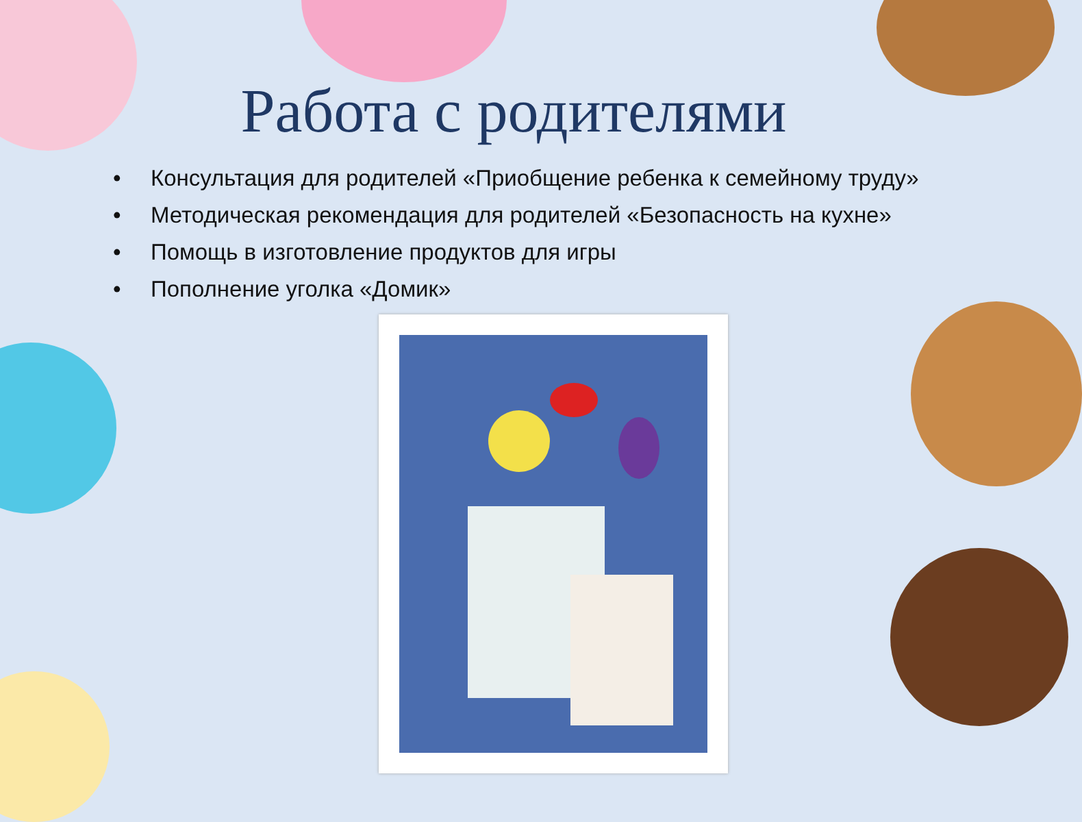Работа с родителями
• Консультация для родителей «Приобщение ребенка к семейному труду»
• Методическая рекомендация для родителей «Безопасность на кухне»
• Помощь в изготовление продуктов для игры
• Пополнение уголка «Домик»